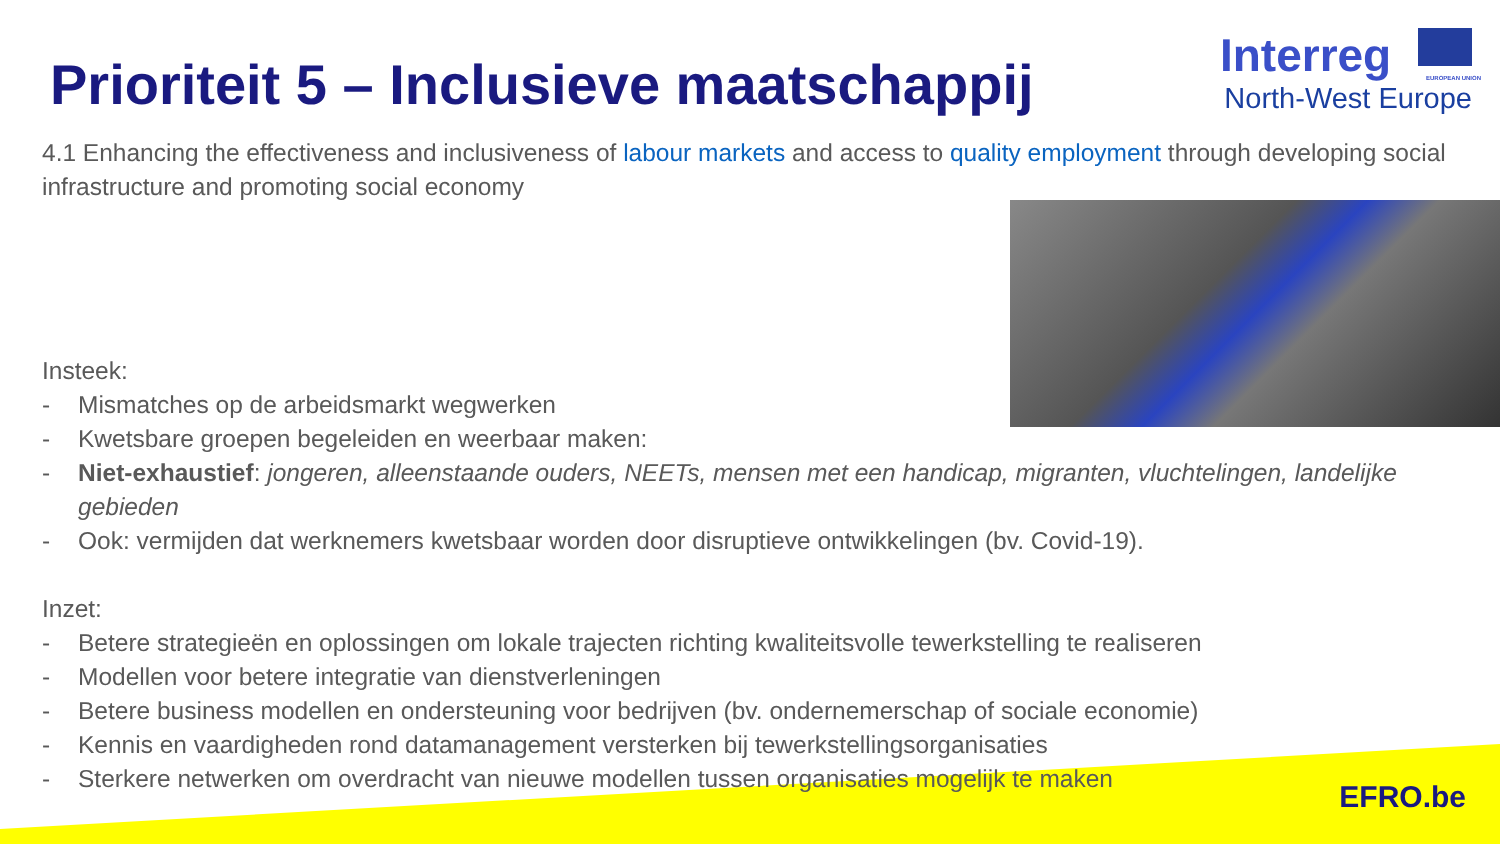Prioriteit 5 – Inclusieve maatschappij
Interreg EUROPEAN UNION
North-West Europe
4.1 Enhancing the effectiveness and inclusiveness of labour markets and access to quality employment through developing social infrastructure and promoting social economy
Insteek:
- Mismatches op de arbeidsmarkt wegwerken
- Kwetsbare groepen begeleiden en weerbaar maken:
- Niet-exhaustief: jongeren, alleenstaande ouders, NEETs, mensen met een handicap, migranten, vluchtelingen, landelijke gebieden
- Ook: vermijden dat werknemers kwetsbaar worden door disruptieve ontwikkelingen (bv. Covid-19).
Inzet:
- Betere strategieën en oplossingen om lokale trajecten richting kwaliteitsvolle tewerkstelling te realiseren
- Modellen voor betere integratie van dienstverleningen
- Betere business modellen en ondersteuning voor bedrijven (bv. ondernemerschap of sociale economie)
- Kennis en vaardigheden rond datamanagement versterken bij tewerkstellingsorganisaties
- Sterkere netwerken om overdracht van nieuwe modellen tussen organisaties mogelijk te maken
EFRO.be